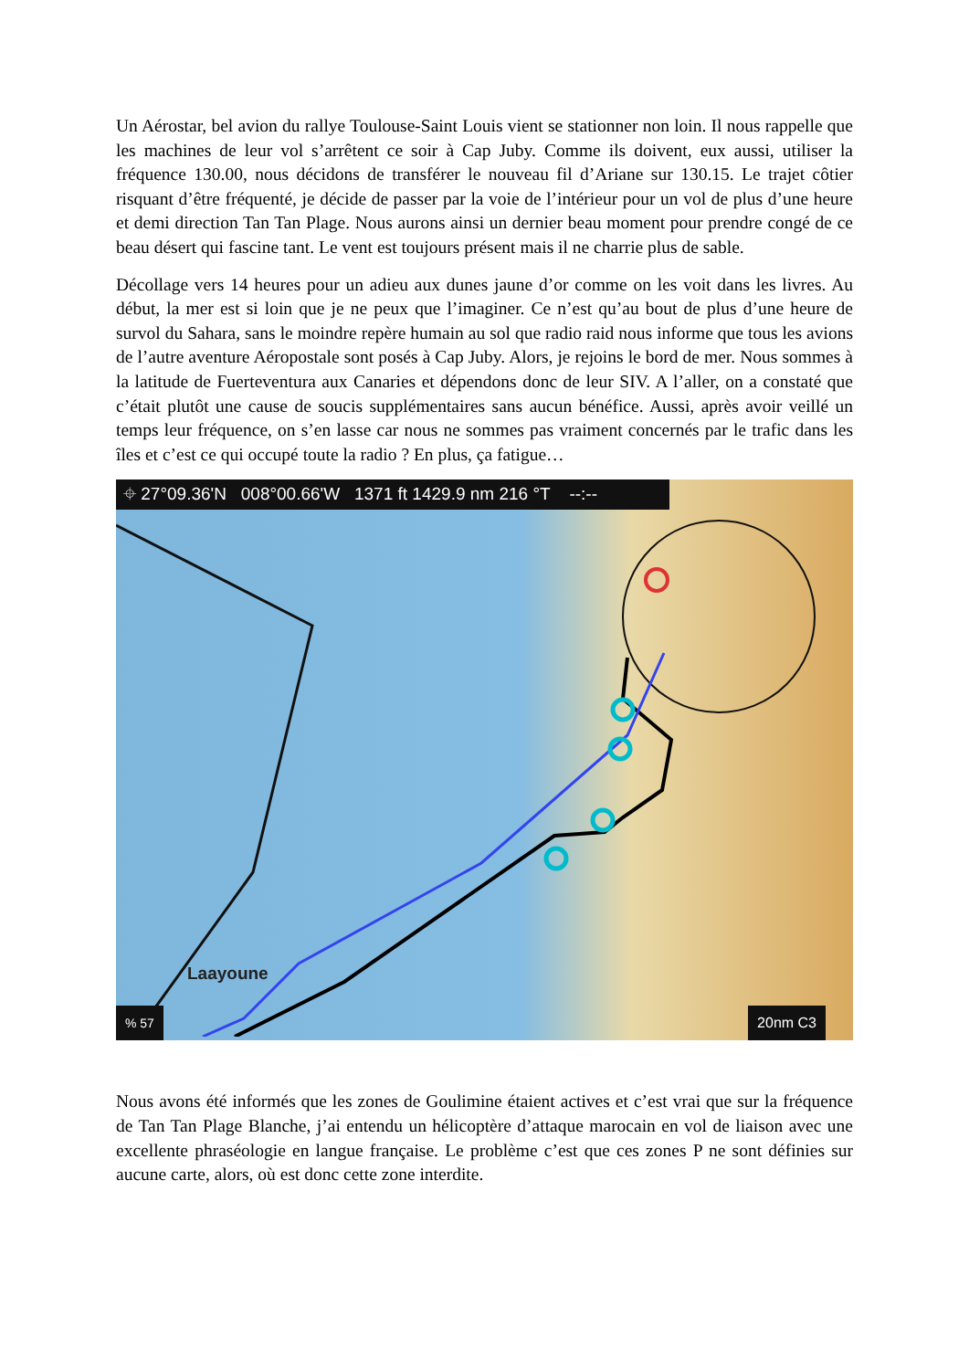Un Aérostar, bel avion du rallye Toulouse-Saint Louis vient se stationner non loin. Il nous rappelle que les machines de leur vol s’arrêtent ce soir à Cap Juby. Comme ils doivent, eux aussi, utiliser la fréquence 130.00, nous décidons de transférer le nouveau fil d’Ariane sur 130.15. Le trajet côtier risquant d’être fréquenté, je décide de passer par la voie de l’intérieur pour un vol de plus d’une heure et demi direction Tan Tan Plage. Nous aurons ainsi un dernier beau moment pour prendre congé de ce beau désert qui fascine tant. Le vent est toujours présent mais il ne charrie plus de sable.
Décollage vers 14 heures pour un adieu aux dunes jaune d’or comme on les voit dans les livres. Au début, la mer est si loin que je ne peux que l’imaginer. Ce n’est qu’au bout de plus d’une heure de survol du Sahara, sans le moindre repère humain au sol que radio raid nous informe que tous les avions de l’autre aventure Aéropostale sont posés à Cap Juby. Alors, je rejoins le bord de mer. Nous sommes à la latitude de Fuerteventura aux Canaries et dépendons donc de leur SIV. A l’aller, on a constaté que c’était plutôt une cause de soucis supplémentaires sans aucun bénéfice. Aussi, après avoir veillé un temps leur fréquence, on s’en lasse car nous ne sommes pas vraiment concernés par le trafic dans les îles et c’est ce qui occupé toute la radio ? En plus, ça fatigue…
⌖ 27°09.36'N 008°00.66'W 1371 ft 1429.9 nm 216 °T --:--
Laayoune
% 57 20nm C3
Nous avons été informés que les zones de Goulimine étaient actives et c’est vrai que sur la fréquence de Tan Tan Plage Blanche, j’ai entendu un hélicoptère d’attaque marocain en vol de liaison avec une excellente phraséologie en langue française. Le problème c’est que ces zones P ne sont définies sur aucune carte, alors, où est donc cette zone interdite.